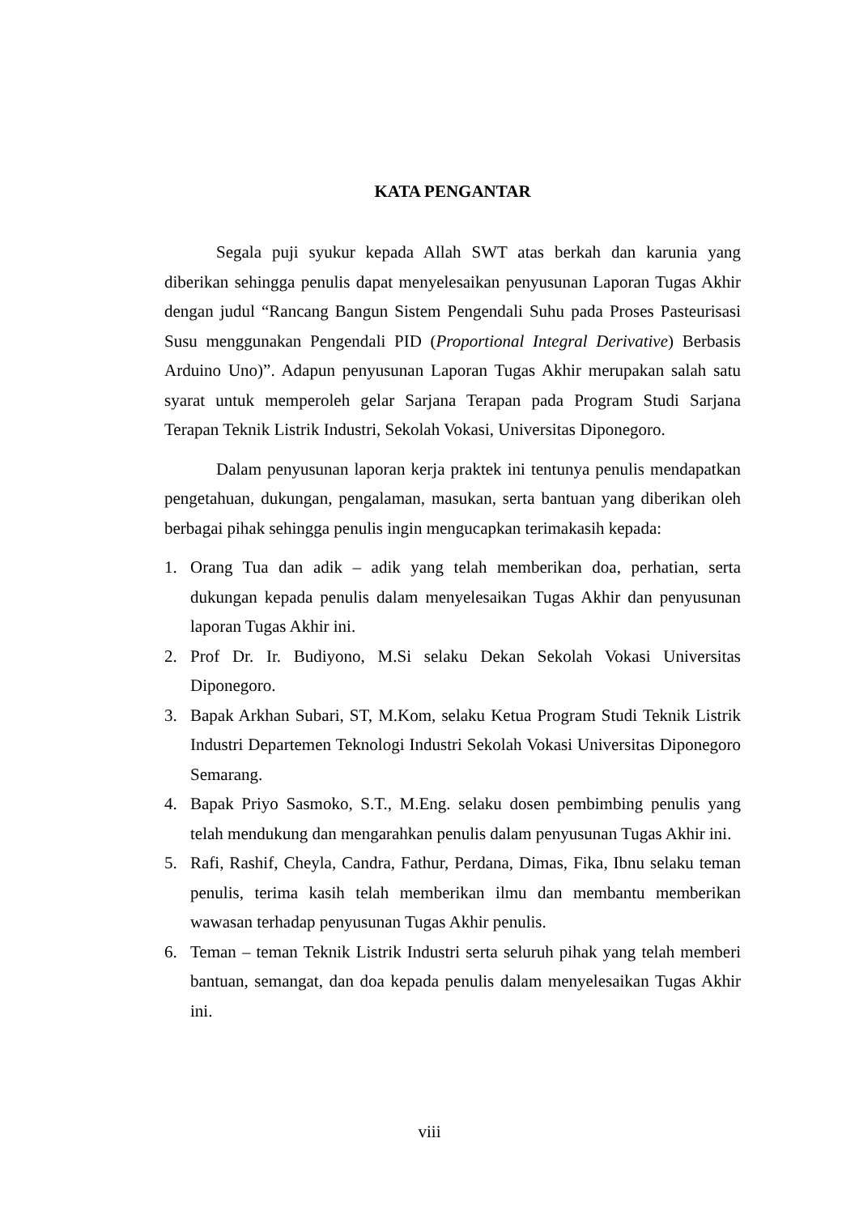KATA PENGANTAR
Segala puji syukur kepada Allah SWT atas berkah dan karunia yang diberikan sehingga penulis dapat menyelesaikan penyusunan Laporan Tugas Akhir dengan judul “Rancang Bangun Sistem Pengendali Suhu pada Proses Pasteurisasi Susu menggunakan Pengendali PID (Proportional Integral Derivative) Berbasis Arduino Uno)”. Adapun penyusunan Laporan Tugas Akhir merupakan salah satu syarat untuk memperoleh gelar Sarjana Terapan pada Program Studi Sarjana Terapan Teknik Listrik Industri, Sekolah Vokasi, Universitas Diponegoro.
Dalam penyusunan laporan kerja praktek ini tentunya penulis mendapatkan pengetahuan, dukungan, pengalaman, masukan, serta bantuan yang diberikan oleh berbagai pihak sehingga penulis ingin mengucapkan terimakasih kepada:
1. Orang Tua dan adik – adik yang telah memberikan doa, perhatian, serta dukungan kepada penulis dalam menyelesaikan Tugas Akhir dan penyusunan laporan Tugas Akhir ini.
2. Prof Dr. Ir. Budiyono, M.Si selaku Dekan Sekolah Vokasi Universitas Diponegoro.
3. Bapak Arkhan Subari, ST, M.Kom, selaku Ketua Program Studi Teknik Listrik Industri Departemen Teknologi Industri Sekolah Vokasi Universitas Diponegoro Semarang.
4. Bapak Priyo Sasmoko, S.T., M.Eng. selaku dosen pembimbing penulis yang telah mendukung dan mengarahkan penulis dalam penyusunan Tugas Akhir ini.
5. Rafi, Rashif, Cheyla, Candra, Fathur, Perdana, Dimas, Fika, Ibnu selaku teman penulis, terima kasih telah memberikan ilmu dan membantu memberikan wawasan terhadap penyusunan Tugas Akhir penulis.
6. Teman – teman Teknik Listrik Industri serta seluruh pihak yang telah memberi bantuan, semangat, dan doa kepada penulis dalam menyelesaikan Tugas Akhir ini.
viii